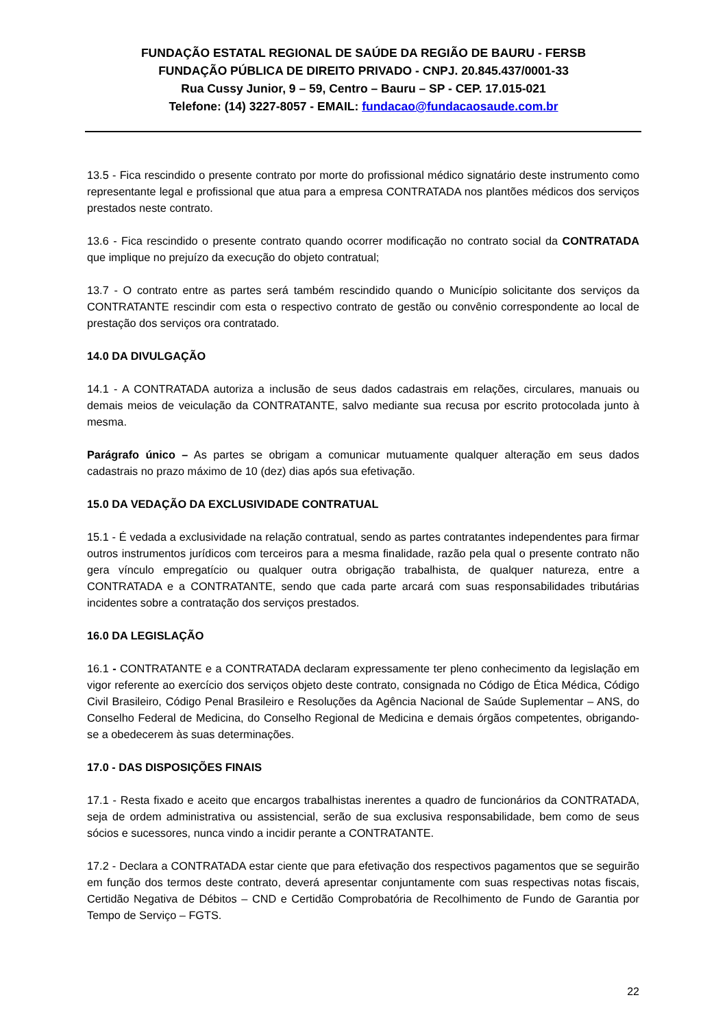FUNDAÇÃO ESTATAL REGIONAL DE SAÚDE DA REGIÃO DE BAURU - FERSB
FUNDAÇÃO PÚBLICA DE DIREITO PRIVADO - CNPJ. 20.845.437/0001-33
Rua Cussy Junior, 9 – 59, Centro – Bauru – SP - CEP. 17.015-021
Telefone: (14) 3227-8057 - EMAIL: fundacao@fundacaosaude.com.br
13.5 - Fica rescindido o presente contrato por morte do profissional médico signatário deste instrumento como representante legal e profissional que atua para a empresa CONTRATADA nos plantões médicos dos serviços prestados neste contrato.
13.6 - Fica rescindido o presente contrato quando ocorrer modificação no contrato social da CONTRATADA que implique no prejuízo da execução do objeto contratual;
13.7 - O contrato entre as partes será também rescindido quando o Município solicitante dos serviços da CONTRATANTE rescindir com esta o respectivo contrato de gestão ou convênio correspondente ao local de prestação dos serviços ora contratado.
14.0 DA DIVULGAÇÃO
14.1 - A CONTRATADA autoriza a inclusão de seus dados cadastrais em relações, circulares, manuais ou demais meios de veiculação da CONTRATANTE, salvo mediante sua recusa por escrito protocolada junto à mesma.
Parágrafo único – As partes se obrigam a comunicar mutuamente qualquer alteração em seus dados cadastrais no prazo máximo de 10 (dez) dias após sua efetivação.
15.0 DA VEDAÇÃO DA EXCLUSIVIDADE CONTRATUAL
15.1 - É vedada a exclusividade na relação contratual, sendo as partes contratantes independentes para firmar outros instrumentos jurídicos com terceiros para a mesma finalidade, razão pela qual o presente contrato não gera vínculo empregatício ou qualquer outra obrigação trabalhista, de qualquer natureza, entre a CONTRATADA e a CONTRATANTE, sendo que cada parte arcará com suas responsabilidades tributárias incidentes sobre a contratação dos serviços prestados.
16.0 DA LEGISLAÇÃO
16.1 - CONTRATANTE e a CONTRATADA declaram expressamente ter pleno conhecimento da legislação em vigor referente ao exercício dos serviços objeto deste contrato, consignada no Código de Ética Médica, Código Civil Brasileiro, Código Penal Brasileiro e Resoluções da Agência Nacional de Saúde Suplementar – ANS, do Conselho Federal de Medicina, do Conselho Regional de Medicina e demais órgãos competentes, obrigando-se a obedecerem às suas determinações.
17.0 - DAS DISPOSIÇÕES FINAIS
17.1 - Resta fixado e aceito que encargos trabalhistas inerentes a quadro de funcionários da CONTRATADA, seja de ordem administrativa ou assistencial, serão de sua exclusiva responsabilidade, bem como de seus sócios e sucessores, nunca vindo a incidir perante a CONTRATANTE.
17.2 - Declara a CONTRATADA estar ciente que para efetivação dos respectivos pagamentos que se seguirão em função dos termos deste contrato, deverá apresentar conjuntamente com suas respectivas notas fiscais, Certidão Negativa de Débitos – CND e Certidão Comprobatória de Recolhimento de Fundo de Garantia por Tempo de Serviço – FGTS.
22